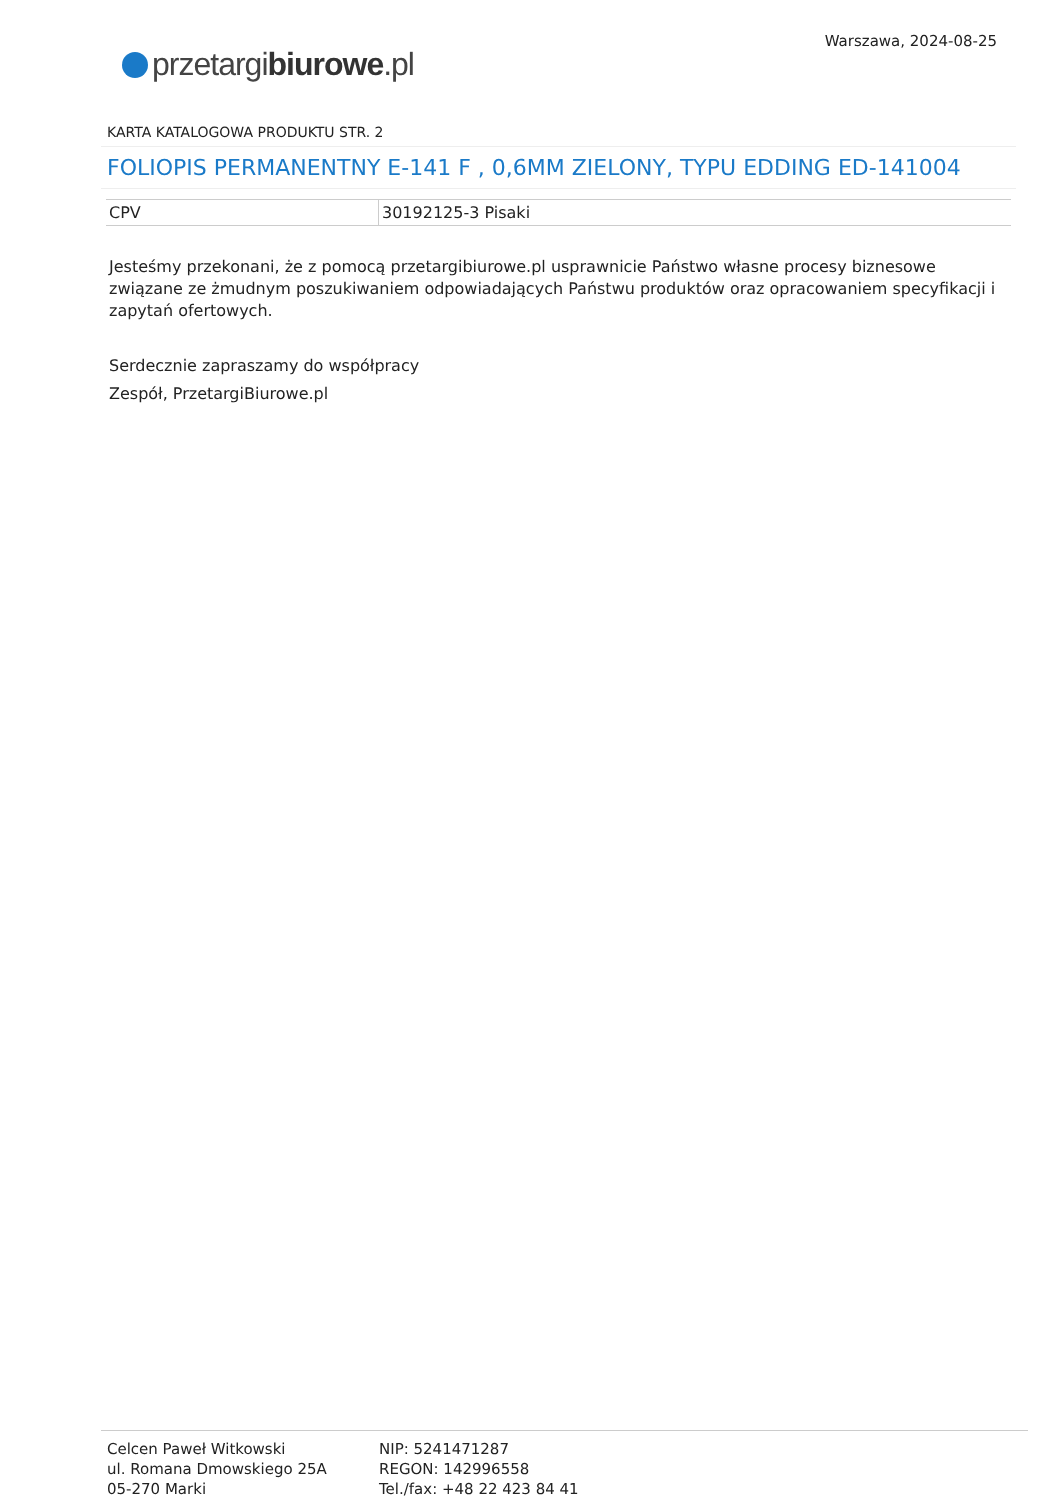Warszawa, 2024-08-25
przetargibiurowe.pl
KARTA KATALOGOWA PRODUKTU STR. 2
FOLIOPIS PERMANENTNY E-141 F , 0,6MM ZIELONY, TYPU EDDING ED-141004
| CPV | 30192125-3 Pisaki |
Jesteśmy przekonani, że z pomocą przetargibiurowe.pl usprawnicie Państwo własne procesy biznesowe związane ze żmudnym poszukiwaniem odpowiadających Państwu produktów oraz opracowaniem specyfikacji i zapytań ofertowych.
Serdecznie zapraszamy do współpracy
Zespół, PrzetargiBiurowe.pl
Celcen Paweł Witkowski
ul. Romana Dmowskiego 25A
05-270 Marki
NIP: 5241471287
REGON: 142996558
Tel./fax: +48 22 423 84 41